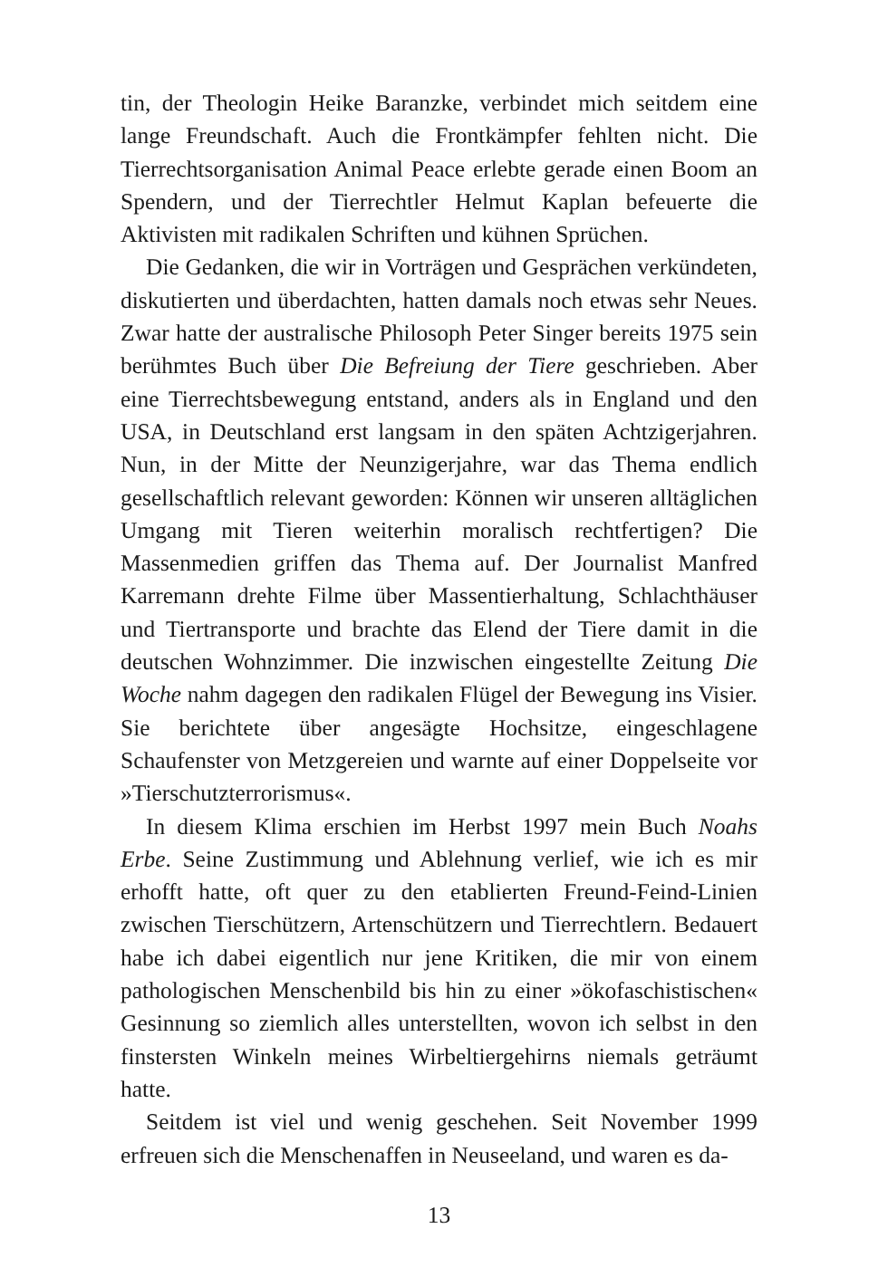tin, der Theologin Heike Baranzke, verbindet mich seitdem eine lange Freundschaft. Auch die Frontkämpfer fehlten nicht. Die Tierrechtsorganisation Animal Peace erlebte gerade einen Boom an Spendern, und der Tierrechtler Helmut Kaplan befeuerte die Aktivisten mit radikalen Schriften und kühnen Sprüchen.
Die Gedanken, die wir in Vorträgen und Gesprächen verkündeten, diskutierten und überdachten, hatten damals noch etwas sehr Neues. Zwar hatte der australische Philosoph Peter Singer bereits 1975 sein berühmtes Buch über Die Befreiung der Tiere geschrieben. Aber eine Tierrechtsbewegung entstand, anders als in England und den USA, in Deutschland erst langsam in den späten Achtzigerjahren. Nun, in der Mitte der Neunzigerjahre, war das Thema endlich gesellschaftlich relevant geworden: Können wir unseren alltäglichen Umgang mit Tieren weiterhin moralisch rechtfertigen? Die Massenmedien griffen das Thema auf. Der Journalist Manfred Karremann drehte Filme über Massentierhaltung, Schlachthäuser und Tiertransporte und brachte das Elend der Tiere damit in die deutschen Wohnzimmer. Die inzwischen eingestellte Zeitung Die Woche nahm dagegen den radikalen Flügel der Bewegung ins Visier. Sie berichtete über angesägte Hochsitze, eingeschlagene Schaufenster von Metzgereien und warnte auf einer Doppelseite vor »Tierschutzterrorismus«.
In diesem Klima erschien im Herbst 1997 mein Buch Noahs Erbe. Seine Zustimmung und Ablehnung verlief, wie ich es mir erhofft hatte, oft quer zu den etablierten Freund-Feind-Linien zwischen Tierschützern, Artenschützern und Tierrechtlern. Bedauert habe ich dabei eigentlich nur jene Kritiken, die mir von einem pathologischen Menschenbild bis hin zu einer »ökofaschistischen« Gesinnung so ziemlich alles unterstellten, wovon ich selbst in den finstersten Winkeln meines Wirbeltiergehirns niemals geträumt hatte.
Seitdem ist viel und wenig geschehen. Seit November 1999 erfreuen sich die Menschenaffen in Neuseeland, und waren es da-
13